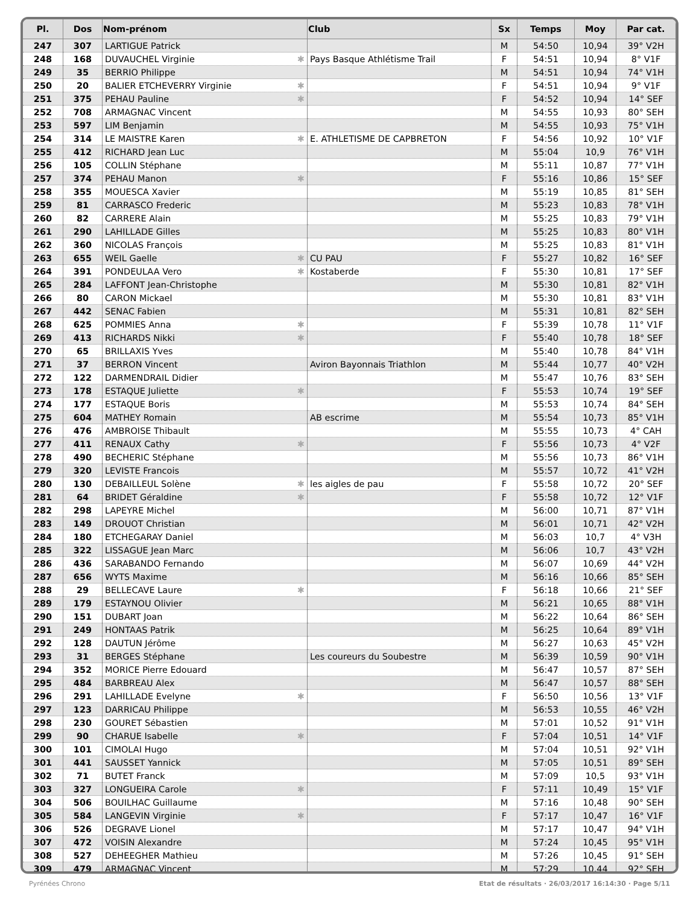| Pl. | Dos | Nom-prénom | Club | Sx | Temps | Moy | Par cat. |
| --- | --- | --- | --- | --- | --- | --- | --- |
| 247 | 307 | LARTIGUE Patrick | | M | 54:50 | 10,94 | 39° V2H |
| 248 | 168 | DUVAUCHEL Virginie ✱ | Pays Basque Athlétisme Trail | F | 54:51 | 10,94 | 8° V1F |
| 249 | 35 | BERRIO Philippe | | M | 54:51 | 10,94 | 74° V1H |
| 250 | 20 | BALIER ETCHEVERRY Virginie ✱ | | F | 54:51 | 10,94 | 9° V1F |
| 251 | 375 | PEHAU Pauline ✱ | | F | 54:52 | 10,94 | 14° SEF |
| 252 | 708 | ARMAGNAC Vincent | | M | 54:55 | 10,93 | 80° SEH |
| 253 | 597 | LIM Benjamin | | M | 54:55 | 10,93 | 75° V1H |
| 254 | 314 | LE MAISTRE Karen ✱ | E. ATHLETISME DE CAPBRETON | F | 54:56 | 10,92 | 10° V1F |
| 255 | 412 | RICHARD Jean Luc | | M | 55:04 | 10,9 | 76° V1H |
| 256 | 105 | COLLIN Stéphane | | M | 55:11 | 10,87 | 77° V1H |
| 257 | 374 | PEHAU Manon ✱ | | F | 55:16 | 10,86 | 15° SEF |
| 258 | 355 | MOUESCA Xavier | | M | 55:19 | 10,85 | 81° SEH |
| 259 | 81 | CARRASCO Frederic | | M | 55:23 | 10,83 | 78° V1H |
| 260 | 82 | CARRERE Alain | | M | 55:25 | 10,83 | 79° V1H |
| 261 | 290 | LAHILLADE Gilles | | M | 55:25 | 10,83 | 80° V1H |
| 262 | 360 | NICOLAS François | | M | 55:25 | 10,83 | 81° V1H |
| 263 | 655 | WEIL Gaelle ✱ | CU PAU | F | 55:27 | 10,82 | 16° SEF |
| 264 | 391 | PONDEULAA Vero ✱ | Kostaberde | F | 55:30 | 10,81 | 17° SEF |
| 265 | 284 | LAFFONT Jean-Christophe | | M | 55:30 | 10,81 | 82° V1H |
| 266 | 80 | CARON Mickael | | M | 55:30 | 10,81 | 83° V1H |
| 267 | 442 | SENAC Fabien | | M | 55:31 | 10,81 | 82° SEH |
| 268 | 625 | POMMIES Anna ✱ | | F | 55:39 | 10,78 | 11° V1F |
| 269 | 413 | RICHARDS Nikki ✱ | | F | 55:40 | 10,78 | 18° SEF |
| 270 | 65 | BRILLAXIS Yves | | M | 55:40 | 10,78 | 84° V1H |
| 271 | 37 | BERRON Vincent | Aviron Bayonnais Triathlon | M | 55:44 | 10,77 | 40° V2H |
| 272 | 122 | DARMENDRAIL Didier | | M | 55:47 | 10,76 | 83° SEH |
| 273 | 178 | ESTAQUE Juliette ✱ | | F | 55:53 | 10,74 | 19° SEF |
| 274 | 177 | ESTAQUE Boris | | M | 55:53 | 10,74 | 84° SEH |
| 275 | 604 | MATHEY Romain | AB escrime | M | 55:54 | 10,73 | 85° V1H |
| 276 | 476 | AMBROISE Thibault | | M | 55:55 | 10,73 | 4° CAH |
| 277 | 411 | RENAUX Cathy ✱ | | F | 55:56 | 10,73 | 4° V2F |
| 278 | 490 | BECHERIC Stéphane | | M | 55:56 | 10,73 | 86° V1H |
| 279 | 320 | LEVISTE Francois | | M | 55:57 | 10,72 | 41° V2H |
| 280 | 130 | DEBAILLEUL Solène ✱ | les aigles de pau | F | 55:58 | 10,72 | 20° SEF |
| 281 | 64 | BRIDET Géraldine ✱ | | F | 55:58 | 10,72 | 12° V1F |
| 282 | 298 | LAPEYRE Michel | | M | 56:00 | 10,71 | 87° V1H |
| 283 | 149 | DROUOT Christian | | M | 56:01 | 10,71 | 42° V2H |
| 284 | 180 | ETCHEGARAY Daniel | | M | 56:03 | 10,7 | 4° V3H |
| 285 | 322 | LISSAGUE Jean Marc | | M | 56:06 | 10,7 | 43° V2H |
| 286 | 436 | SARABANDO Fernando | | M | 56:07 | 10,69 | 44° V2H |
| 287 | 656 | WYTS Maxime | | M | 56:16 | 10,66 | 85° SEH |
| 288 | 29 | BELLECAVE Laure ✱ | | F | 56:18 | 10,66 | 21° SEF |
| 289 | 179 | ESTAYNOU Olivier | | M | 56:21 | 10,65 | 88° V1H |
| 290 | 151 | DUBART Joan | | M | 56:22 | 10,64 | 86° SEH |
| 291 | 249 | HONTAAS Patrik | | M | 56:25 | 10,64 | 89° V1H |
| 292 | 128 | DAUTUN Jérôme | | M | 56:27 | 10,63 | 45° V2H |
| 293 | 31 | BERGES Stéphane | Les coureurs du Soubestre | M | 56:39 | 10,59 | 90° V1H |
| 294 | 352 | MORICE Pierre Edouard | | M | 56:47 | 10,57 | 87° SEH |
| 295 | 484 | BARBREAU Alex | | M | 56:47 | 10,57 | 88° SEH |
| 296 | 291 | LAHILLADE Evelyne ✱ | | F | 56:50 | 10,56 | 13° V1F |
| 297 | 123 | DARRICAU Philippe | | M | 56:53 | 10,55 | 46° V2H |
| 298 | 230 | GOURET Sébastien | | M | 57:01 | 10,52 | 91° V1H |
| 299 | 90 | CHARUE Isabelle ✱ | | F | 57:04 | 10,51 | 14° V1F |
| 300 | 101 | CIMOLAI Hugo | | M | 57:04 | 10,51 | 92° V1H |
| 301 | 441 | SAUSSET Yannick | | M | 57:05 | 10,51 | 89° SEH |
| 302 | 71 | BUTET Franck | | M | 57:09 | 10,5 | 93° V1H |
| 303 | 327 | LONGUEIRA Carole ✱ | | F | 57:11 | 10,49 | 15° V1F |
| 304 | 506 | BOUILHAC Guillaume | | M | 57:16 | 10,48 | 90° SEH |
| 305 | 584 | LANGEVIN Virginie ✱ | | F | 57:17 | 10,47 | 16° V1F |
| 306 | 526 | DEGRAVE Lionel | | M | 57:17 | 10,47 | 94° V1H |
| 307 | 472 | VOISIN Alexandre | | M | 57:24 | 10,45 | 95° V1H |
| 308 | 527 | DEHEEGHER Mathieu | | M | 57:26 | 10,45 | 91° SEH |
| 309 | 479 | ARMAGNAC Vincent | | M | 57:29 | 10,44 | 92° SEH |
Pyrénées Chrono Etat de résultats · 26/03/2017 16:14:30 · Page 5/11